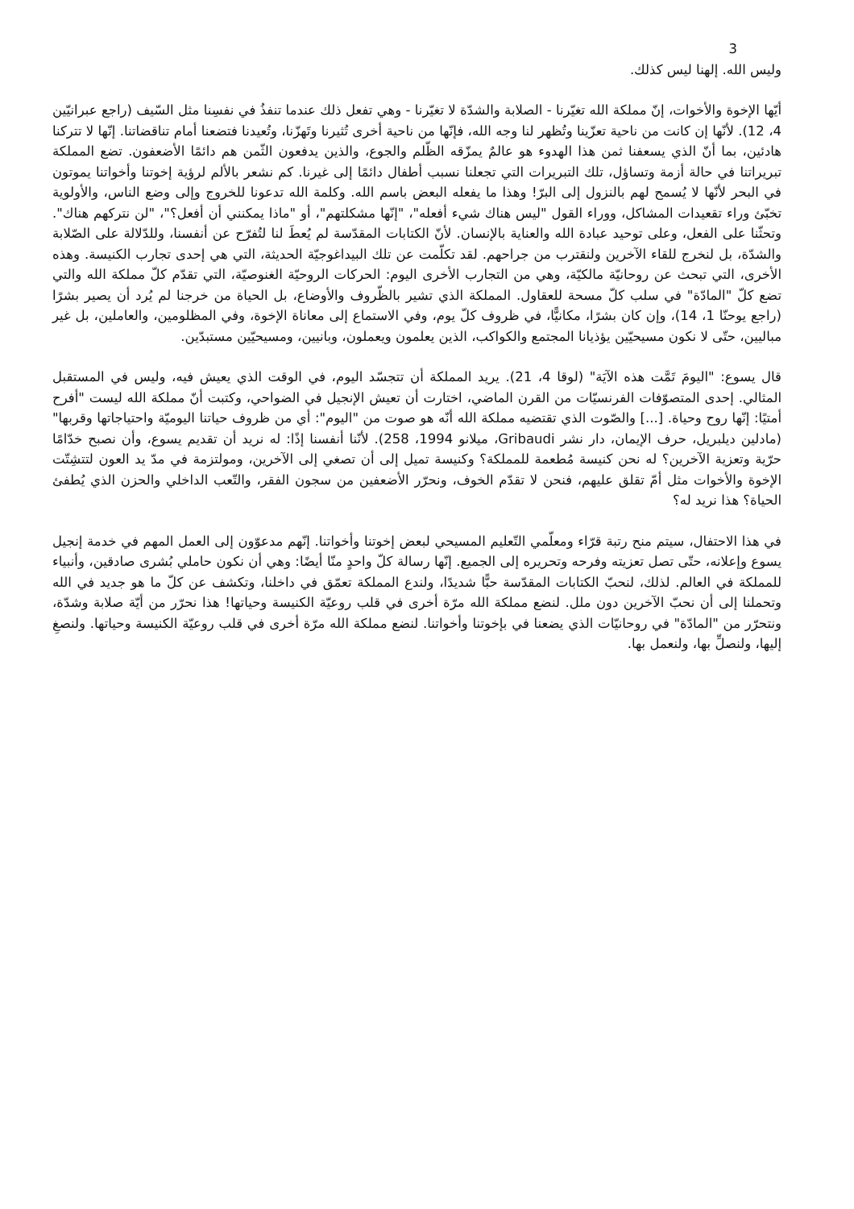3
وليس الله. إلهنا ليس كذلك.
أيّها الإخوة والأخوات، إنّ مملكة الله تغيّرنا - الصلابة والشدّة لا تغيّرنا - وهي تفعل ذلك عندما تنفذُ في نفسِنا مثل السّيف (راجع عبرانيّين 4، 12). لأنّها إن كانت من ناحية تعزّينا وتُظهر لنا وجه الله، فإنّها من ناحية أخرى تُثيرنا وتَهزّنا، وتُعيدنا فتضعنا أمام تناقضاتنا. إنّها لا تتركنا هادئين، بما أنّ الذي يسعفنا ثمن هذا الهدوء هو عالمٌ يمزّقه الظّلم والجوع، والذين يدفعون الثّمن هم دائمًا الأضعفون. تضع المملكة تبريراتنا في حالة أزمة وتساؤل، تلك التبريرات التي تجعلنا نسبب أطفال دائمًا إلى غيرنا. كم نشعر بالألم لرؤية إخوتنا وأخواتنا يموتون في البحر لأنّها لا يُسمح لهم بالنزول إلى البرّ! وهذا ما يفعله البعض باسم الله. وكلمة الله تدعونا للخروج وإلى وضع الناس، والأولوية تخبّئ وراء تقعيدات المشاكل، ووراء القول "ليس هناك شيء أفعله"، "إنّها مشكلتهم"، أو "ماذا يمكنني أن أفعل؟"، "لن نتركهم هناك". وتحثّنا على الفعل، وعلى توحيد عبادة الله والعناية بالإنسان. لأنّ الكتابات المقدّسة لم يُعطَ لنا لتُفرّح عن أنفسنا، وللدّلالة على الصّلابة والشدّة، بل لنخرج للقاء الآخرين ولنقترب من جراحهم. لقد تكلّمت عن تلك البيداغوجيّة الحديثة، التي هي إحدى تجارب الكنيسة. وهذه الأخرى، التي تبحث عن روحانيّة مالكيّة، وهي من التجارب الأخرى اليوم: الحركات الروحيّة الغنوصيّة، التي تقدّم كلّ مملكة الله والتي تضع كلّ "المادّة" في سلب كلّ مسحة للعقاول. المملكة الذي تشير بالظّروف والأوضاع، بل الحياة من خرجنا لم يُرد أن يصير بشرًا (راجع يوحنّا 1، 14)، وإن كان بشرًا، مكانيًّا، في ظروف كلّ يوم، وفي الاستماع إلى معاناة الإخوة، وفي المظلومين، والعاملين، بل غير مباليين، حتّى لا نكون مسيحيّين يؤذيانا المجتمع والكواكب، الذين يعلمون ويعملون، وبانيين، ومسيحيّين مستبدّين.
قال يسوع: "اليومَ تَمَّت هذه الآيَة" (لوقا 4، 21). يريد المملكة أن تتجسّد اليوم، في الوقت الذي يعيش فيه، وليس في المستقبل المثالي. إحدى المتصوّفات الفرنسيّات من القرن الماضي، اختارت أن تعيش الإنجيل في الضواحي، وكتبت أنّ مملكة الله ليست "أفرح أمتيًا: إنّها روح وحياة. [...] والصّوت الذي تقتضيه مملكة الله أنّه هو صوت من "اليوم": أي من ظروف حياتنا اليوميّة واحتياجاتها وقربها" (مادلين ديلبريل، حرف الإيمان، دار نشر Gribaudi، ميلانو 1994، 258). لأنّنا أنفسنا إذًا: له نريد أن تقديم يسوع، وأن نصبح خدّامًا حرّية وتعزية الآخرين؟ له نحن كنيسة مُطعمة للمملكة؟ وكنيسة تميل إلى أن تصغي إلى الآخرين، ومولتزمة في مدّ يد العون لتتشِتّت الإخوة والأخوات مثل أمّ تقلق عليهم، فنحن لا تقدّم الخوف، ونحرّر الأضعفين من سجون الفقر، والتّعب الداخلي والحزن الذي يُطفئ الحياة؟ هذا نريد له؟
في هذا الاحتفال، سيتم منح رتبة قرّاء ومعلّمي التّعليم المسيحي لبعض إخوتنا وأخواتنا. إنّهم مدعوّون إلى العمل المهم في خدمة إنجيل يسوع وإعلانه، حتّى تصل تعزيته وفرحه وتحريره إلى الجميع. إنّها رسالة كلّ واحدٍ منّا أيضًا: وهي أن نكون حاملي بُشرى صادقين، وأنبياء للمملكة في العالم. لذلك، لنحبّ الكتابات المقدّسة حبًّا شديدًا، ولندع المملكة تعمّق في داخلنا، وتكشف عن كلّ ما هو جديد في الله وتحملنا إلى أن نحبّ الآخرين دون ملل. لنضع مملكة الله مرّة أخرى في قلب روعيّة الكنيسة وحياتها! هذا نحرّر من أيّة صلابة وشدّة، ونتحرّر من "المادّة" في روحانيّات الذي يضعنا في بإخوتنا وأخواتنا. لنضع مملكة الله مرّة أخرى في قلب روعيّة الكنيسة وحياتها. ولنصغِ إليها، ولنصلِّ بها، ولنعمل بها.